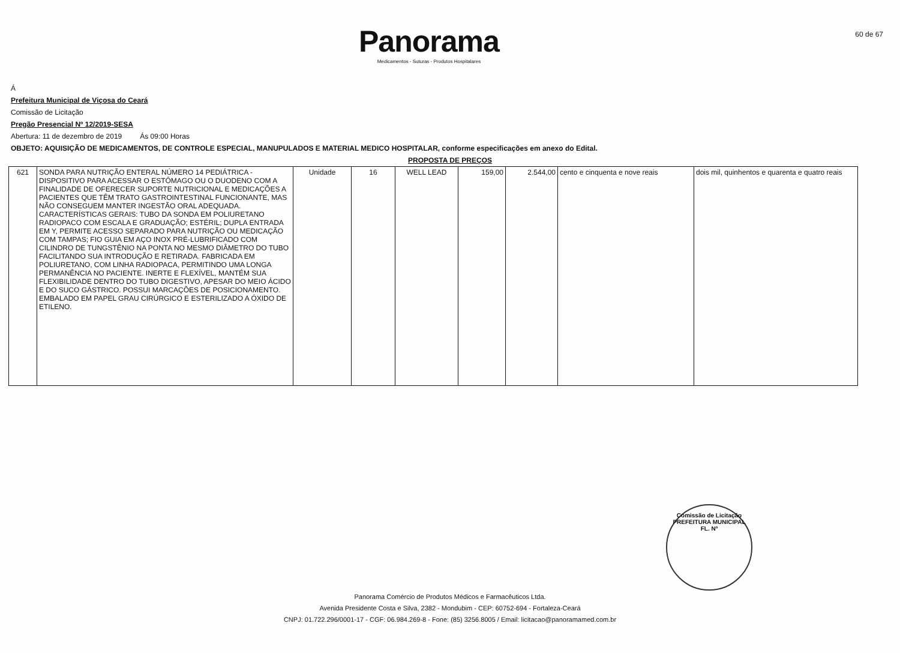Panorama
Medicamentos - Suturas - Produtos Hospitalares
60 de 67
Á
Prefeitura Municipal de Viçosa do Ceará
Comissão de Licitação
Pregão Presencial Nº 12/2019-SESA
Abertura: 11 de dezembro de 2019 Ás 09:00 Horas
OBJETO: AQUISIÇÃO DE MEDICAMENTOS, DE CONTROLE ESPECIAL, MANUPULADOS E MATERIAL MEDICO HOSPITALAR, conforme especificações em anexo do Edital.
PROPOSTA DE PREÇOS
| 621 | SONDA PARA NUTRIÇÃO ENTERAL NÚMERO 14 PEDIÁTRICA - DISPOSITIVO PARA ACESSAR O ESTÔMAGO OU O DUODENO COM A FINALIDADE DE OFERECER SUPORTE NUTRICIONAL E MEDICAÇÕES A PACIENTES QUE TÊM TRATO GASTROINTESTINAL FUNCIONANTE, MAS NÃO CONSEGUEM MANTER INGESTÃO ORAL ADEQUADA. CARACTERÍSTICAS GERAIS: TUBO DA SONDA EM POLIURETANO RADIOPACO COM ESCALA E GRADUAÇÃO; ESTÉRIL; DUPLA ENTRADA EM Y, PERMITE ACESSO SEPARADO PARA NUTRIÇÃO OU MEDICAÇÃO COM TAMPAS; FIO GUIA EM AÇO INOX PRÉ-LUBRIFICADO COM CILINDRO DE TUNGSTÊNIO NA PONTA NO MESMO DIÂMETRO DO TUBO FACILITANDO SUA INTRODUÇÃO E RETIRADA. FABRICADA EM POLIURETANO, COM LINHA RADIOPACA, PERMITINDO UMA LONGA PERMANÊNCIA NO PACIENTE. INERTE E FLEXÍVEL, MANTÉM SUA FLEXIBILIDADE DENTRO DO TUBO DIGESTIVO, APESAR DO MEIO ÁCIDO E DO SUCO GÁSTRICO. POSSUI MARCAÇÕES DE POSICIONAMENTO. EMBALADO EM PAPEL GRAU CIRÚRGICO E ESTERILIZADO A ÓXIDO DE ETILENO. | Unidade | 16 | WELL LEAD | 159,00 | 2.544,00 | cento e cinquenta e nove reais | dois mil, quinhentos e quarenta e quatro reais |
Comissão de Licitação
PREFEITURA MUNICIPAL
FL. Nº
Panorama Comércio de Produtos Médicos e Farmacêuticos Ltda.
Avenida Presidente Costa e Silva, 2382 - Mondubim - CEP: 60752-694 - Fortaleza-Ceará
CNPJ: 01.722.296/0001-17 - CGF: 06.984.269-8 - Fone: (85) 3256.8005 / Email: licitacao@panoramamed.com.br